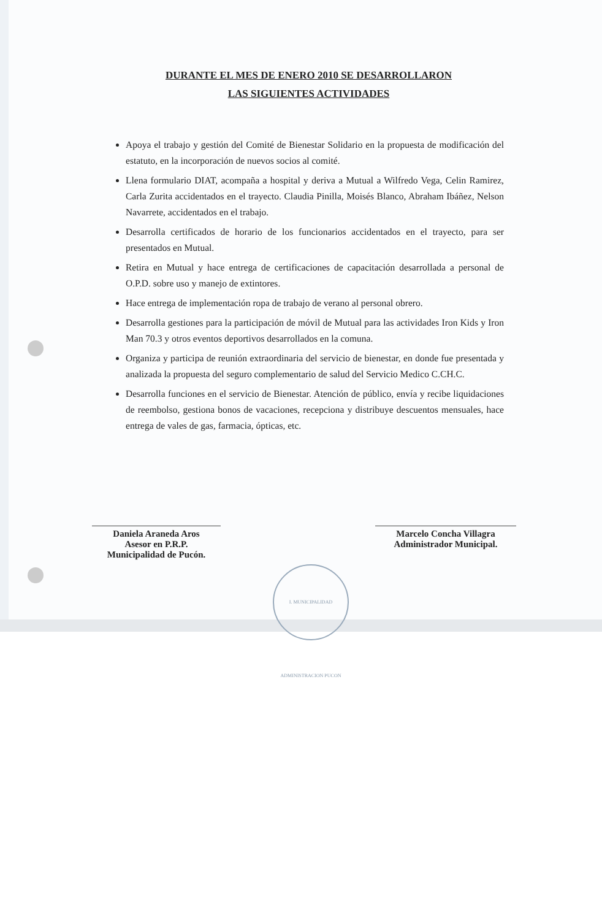DURANTE EL MES DE ENERO 2010 SE DESARROLLARON
LAS SIGUIENTES ACTIVIDADES
Apoya el trabajo y gestión del Comité de Bienestar Solidario en la propuesta de modificación del estatuto, en la incorporación de nuevos socios al comité.
Llena formulario DIAT, acompaña a hospital y deriva a Mutual a Wilfredo Vega, Celin Ramirez, Carla Zurita accidentados en el trayecto. Claudia Pinilla, Moisés Blanco, Abraham Ibáñez, Nelson Navarrete, accidentados en el trabajo.
Desarrolla certificados de horario de los funcionarios accidentados en el trayecto, para ser presentados en Mutual.
Retira en Mutual y hace entrega de certificaciones de capacitación desarrollada a personal de O.P.D. sobre uso y manejo de extintores.
Hace entrega de implementación ropa de trabajo de verano al personal obrero.
Desarrolla gestiones para la participación de móvil de Mutual para las actividades Iron Kids y Iron Man 70.3 y otros eventos deportivos desarrollados en la comuna.
Organiza y participa de reunión extraordinaria del servicio de bienestar, en donde fue presentada y analizada la propuesta del seguro complementario de salud del Servicio Medico C.CH.C.
Desarrolla funciones en el servicio de Bienestar. Atención de público, envía y recibe liquidaciones de reembolso, gestiona bonos de vacaciones, recepciona y distribuye descuentos mensuales, hace entrega de vales de gas, farmacia, ópticas, etc.
Daniela Araneda Aros
Asesor en P.R.P.
Municipalidad de Pucón.
Marcelo Concha Villagra
Administrador Municipal.
I. MUNICIPALIDAD ADMINISTRACION PUCON